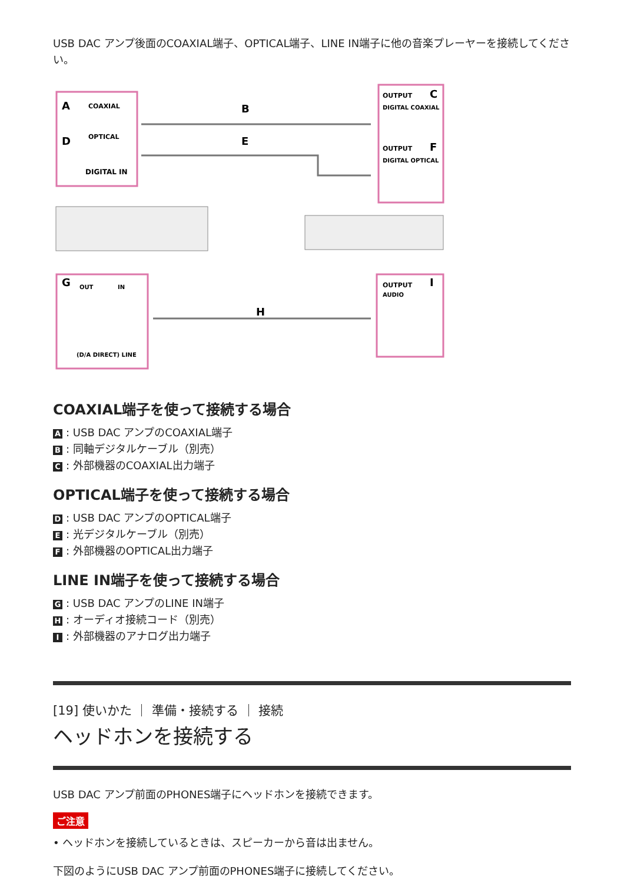USB DAC アンプ後面のCOAXIAL端子、OPTICAL端子、LINE IN端子に他の音楽プレーヤーを接続してください。
COAXIAL
OPTICAL
DIGITAL IN
OUTPUT
DIGITAL COAXIAL
OUTPUT
DIGITAL OPTICAL
OUTPUT
AUDIO
OUT
IN
(D/A DIRECT) LINE
A
B
C
D
E
F
G
H
I
COAXIAL端子を使って接続する場合
A: USB DAC アンプのCOAXIAL端子
B: 同軸デジタルケーブル（別売）
C: 外部機器のCOAXIAL出力端子
OPTICAL端子を使って接続する場合
D: USB DAC アンプのOPTICAL端子
E: 光デジタルケーブル（別売）
F: 外部機器のOPTICAL出力端子
LINE IN端子を使って接続する場合
G: USB DAC アンプのLINE IN端子
H: オーディオ接続コード（別売）
I: 外部機器のアナログ出力端子
[19] 使いかた ｜ 準備・接続する ｜ 接続
ヘッドホンを接続する
USB DAC アンプ前面のPHONES端子にヘッドホンを接続できます。
ご注意
• ヘッドホンを接続しているときは、スピーカーから音は出ません。
下図のようにUSB DAC アンプ前面のPHONES端子に接続してください。